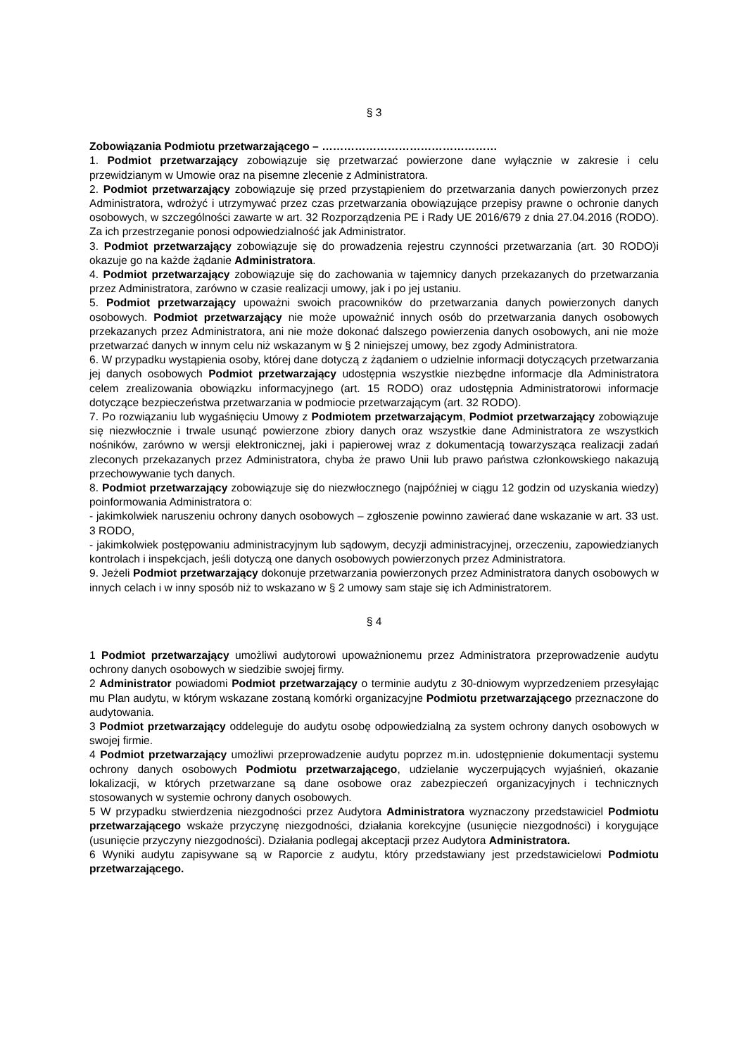§ 3
Zobowiązania Podmiotu przetwarzającego – …………………………………………
1. Podmiot przetwarzający zobowiązuje się przetwarzać powierzone dane wyłącznie w zakresie i celu przewidzianym w Umowie oraz na pisemne zlecenie z Administratora.
2. Podmiot przetwarzający zobowiązuje się przed przystąpieniem do przetwarzania danych powierzonych przez Administratora, wdrożyć i utrzymywać przez czas przetwarzania obowiązujące przepisy prawne o ochronie danych osobowych, w szczególności zawarte w art. 32 Rozporządzenia PE i Rady UE 2016/679 z dnia 27.04.2016 (RODO). Za ich przestrzeganie ponosi odpowiedzialność jak Administrator.
3. Podmiot przetwarzający zobowiązuje się do prowadzenia rejestru czynności przetwarzania (art. 30 RODO)i okazuje go na każde żądanie Administratora.
4. Podmiot przetwarzający zobowiązuje się do zachowania w tajemnicy danych przekazanych do przetwarzania przez Administratora, zarówno w czasie realizacji umowy, jak i po jej ustaniu.
5. Podmiot przetwarzający upoważni swoich pracowników do przetwarzania danych powierzonych danych osobowych. Podmiot przetwarzający nie może upoważnić innych osób do przetwarzania danych osobowych przekazanych przez Administratora, ani nie może dokonać dalszego powierzenia danych osobowych, ani nie może przetwarzać danych w innym celu niż wskazanym w § 2 niniejszej umowy, bez zgody Administratora.
6. W przypadku wystąpienia osoby, której dane dotyczą z żądaniem o udzielnie informacji dotyczących przetwarzania jej danych osobowych Podmiot przetwarzający udostępnia wszystkie niezbędne informacje dla Administratora celem zrealizowania obowiązku informacyjnego (art. 15 RODO) oraz udostępnia Administratorowi informacje dotyczące bezpieczeństwa przetwarzania w podmiocie przetwarzającym (art. 32 RODO).
7. Po rozwiązaniu lub wygaśnięciu Umowy z Podmiotem przetwarzającym, Podmiot przetwarzający zobowiązuje się niezwłocznie i trwale usunąć powierzone zbiory danych oraz wszystkie dane Administratora ze wszystkich nośników, zarówno w wersji elektronicznej, jaki i papierowej wraz z dokumentacją towarzysząca realizacji zadań zleconych przekazanych przez Administratora, chyba że prawo Unii lub prawo państwa członkowskiego nakazują przechowywanie tych danych.
8. Podmiot przetwarzający zobowiązuje się do niezwłocznego (najpóźniej w ciągu 12 godzin od uzyskania wiedzy) poinformowania Administratora o:
- jakimkolwiek naruszeniu ochrony danych osobowych – zgłoszenie powinno zawierać dane wskazanie w art. 33 ust. 3 RODO,
- jakimkolwiek postępowaniu administracyjnym lub sądowym, decyzji administracyjnej, orzeczeniu, zapowiedzianych kontrolach i inspekcjach, jeśli dotyczą one danych osobowych powierzonych przez Administratora.
9. Jeżeli Podmiot przetwarzający dokonuje przetwarzania powierzonych przez Administratora danych osobowych w innych celach i w inny sposób niż to wskazano w § 2 umowy sam staje się ich Administratorem.
§ 4
1 Podmiot przetwarzający umożliwi audytorowi upoważnionemu przez Administratora przeprowadzenie audytu ochrony danych osobowych w siedzibie swojej firmy.
2 Administrator powiadomi Podmiot przetwarzający o terminie audytu z 30-dniowym wyprzedzeniem przesyłając mu Plan audytu, w którym wskazane zostaną komórki organizacyjne Podmiotu przetwarzającego przeznaczone do audytowania.
3 Podmiot przetwarzający oddeleguje do audytu osobę odpowiedzialną za system ochrony danych osobowych w swojej firmie.
4 Podmiot przetwarzający umożliwi przeprowadzenie audytu poprzez m.in. udostępnienie dokumentacji systemu ochrony danych osobowych Podmiotu przetwarzającego, udzielanie wyczerpujących wyjaśnień, okazanie lokalizacji, w których przetwarzane są dane osobowe oraz zabezpieczeń organizacyjnych i technicznych stosowanych w systemie ochrony danych osobowych.
5 W przypadku stwierdzenia niezgodności przez Audytora Administratora wyznaczony przedstawiciel Podmiotu przetwarzającego wskaże przyczynę niezgodności, działania korekcyjne (usunięcie niezgodności) i korygujące (usunięcie przyczyny niezgodności). Działania podlegaj akceptacji przez Audytora Administratora.
6 Wyniki audytu zapisywane są w Raporcie z audytu, który przedstawiany jest przedstawicielowi Podmiotu przetwarzającego.